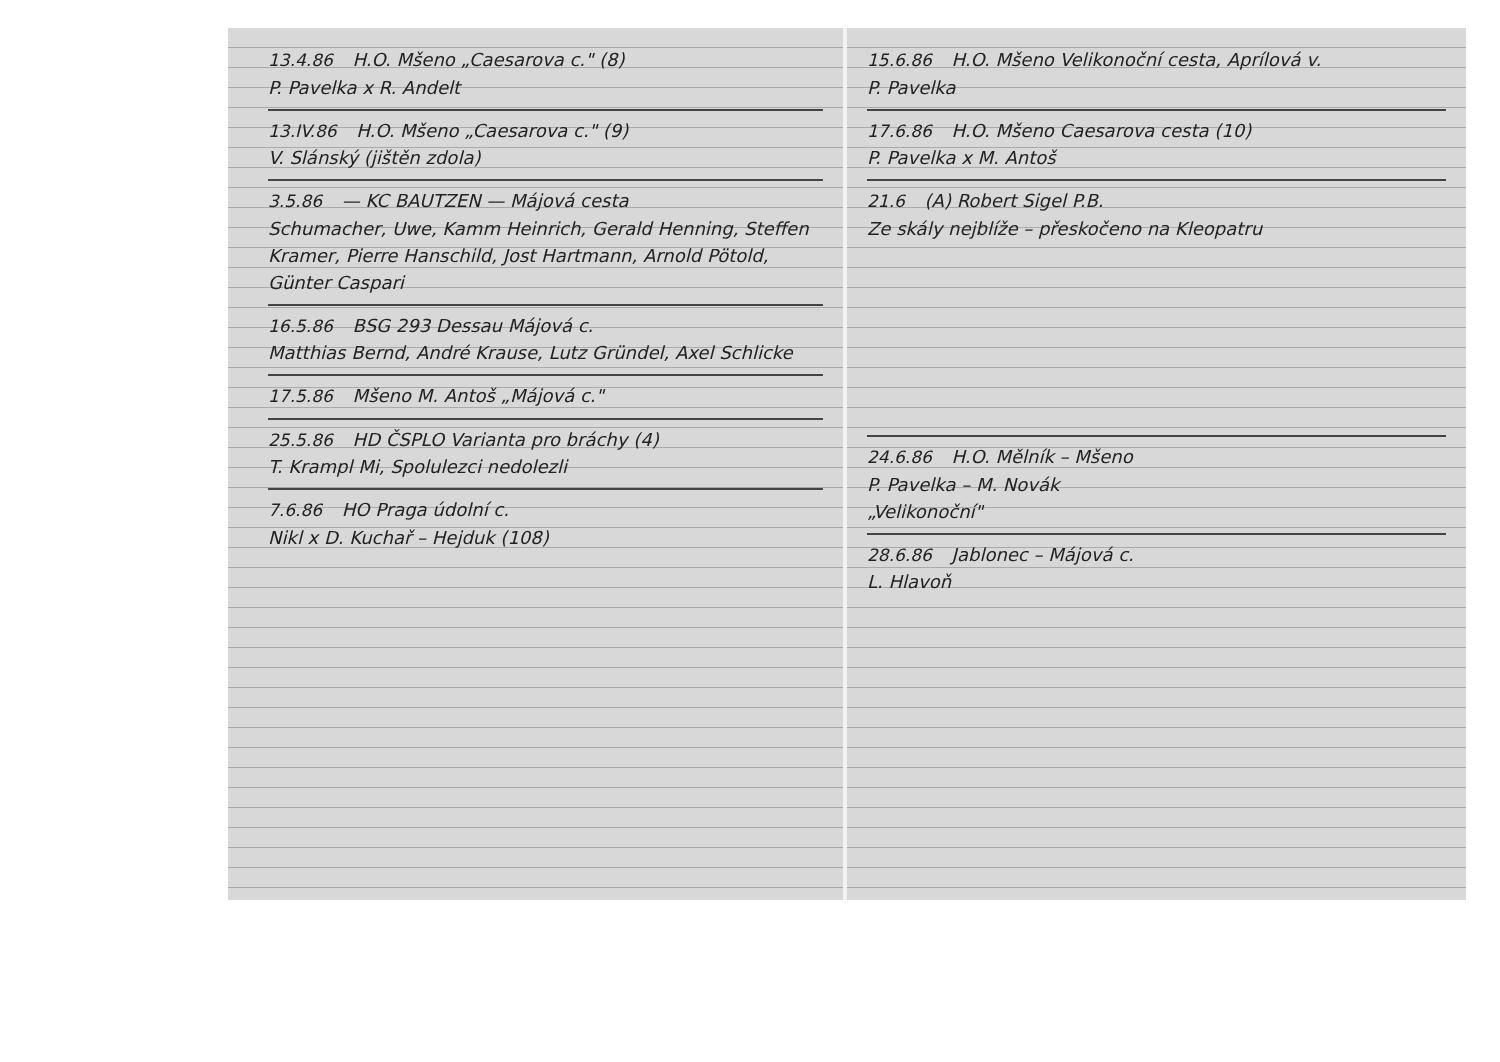13.4.86 H.O. Mšeno „Caesarova c." (8)
P. Pavelka x R. Andelt
13.IV.86 H.O. Mšeno „Caesarova c." (9)
V. Slánský (jištěn zdola)
3.5.86 — KC BAUTZEN — Májová cesta
Schumacher, Uwe, Kamm Heinrich, Gerald Henning, Steffen Kramer, Pierre Hanschild, Jost Hartmann, Arnold Pötold, Günter Caspari
16.5.86 BSG 293 Dessau Májová c.
Matthias Bernd, André Krause, Lutz Gründel, Axel Schlicke
17.5.86 Mšeno M. Antoš „Májová c."
25.5.86 HD ČSPLO Varianta pro bráchy (4)
T. Krampl Mi, Spolulezci nedolezli
7.6.86 HO Praga údolní c.
Nikl x D. Kuchař – Hejduk (108)
15.6.86 H.O. Mšeno Velikonoční cesta, Aprílová v.
P. Pavelka
17.6.86 H.O. Mšeno Caesarova cesta (10)
P. Pavelka x M. Antoš
21.6 (A) Robert Sigel P.B.
Ze skály nejblíže – přeskočeno na Kleopatru
24.6.86 H.O. Mělník – Mšeno
P. Pavelka – M. Novák
„Velikonoční"
28.6.86 Jablonec – Májová c.
L. Hlavoň